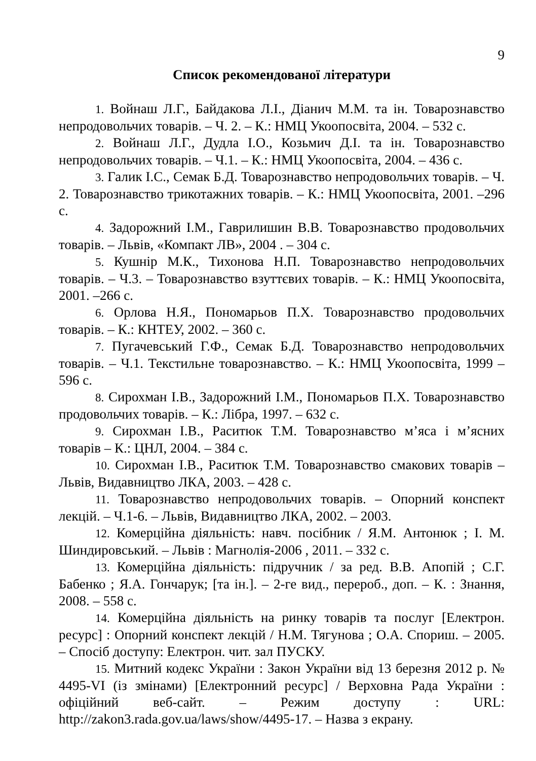9
Список рекомендованої літератури
1. Войнаш Л.Г., Байдакова Л.І., Діанич М.М. та ін. Товарознавство непродовольчих товарів. – Ч. 2. – К.: НМЦ Укоопосвіта, 2004. – 532 с.
2. Войнаш Л.Г., Дудла І.О., Козьмич Д.І. та ін. Товарознавство непродовольчих товарів. – Ч.1. – К.: НМЦ Укоопосвіта, 2004. – 436 с.
3. Галик І.С., Семак Б.Д. Товарознавство непродовольчих товарів. – Ч. 2. Товарознавство трикотажних товарів. – К.: НМЦ Укоопосвіта, 2001. –296 с.
4. Задорожний І.М., Гаврилишин В.В. Товарознавство продовольчих товарів. – Львів, «Компакт ЛВ», 2004 . – 304 с.
5. Кушнір М.К., Тихонова Н.П. Товарознавство непродовольчих товарів. – Ч.3. – Товарознавство взуттєвих товарів. – К.: НМЦ Укоопосвіта, 2001. –266 с.
6. Орлова Н.Я., Пономарьов П.Х. Товарознавство продовольчих товарів. – К.: КНТЕУ, 2002. – 360 с.
7. Пугачевський Г.Ф., Семак Б.Д. Товарознавство непродовольчих товарів. – Ч.1. Текстильне товарознавство. – К.: НМЦ Укоопосвіта, 1999 – 596 с.
8. Сирохман І.В., Задорожний І.М., Пономарьов П.Х. Товарознавство продовольчих товарів. – К.: Лібра, 1997. – 632 с.
9. Сирохман І.В., Раситюк Т.М. Товарознавство м’яса і м’ясних товарів – К.: ЦНЛ, 2004. – 384 с.
10. Сирохман І.В., Раситюк Т.М. Товарознавство смакових товарів – Львів, Видавництво ЛКА, 2003. – 428 с.
11. Товарознавство непродовольчих товарів. – Опорний конспект лекцій. – Ч.1-6. – Львів, Видавництво ЛКА, 2002. – 2003.
12. Комерційна діяльність: навч. посібник / Я.М. Антонюк ; І. М. Шиндировський. – Львів : Магнолія-2006 , 2011. – 332 с.
13. Комерційна діяльність: підручник / за ред. В.В. Апопій ; С.Г. Бабенко ; Я.А. Гончарук; [та ін.]. – 2-ге вид., перероб., доп. – К. : Знання, 2008. – 558 с.
14. Комерційна діяльність на ринку товарів та послуг [Електрон. ресурс] : Опорний конспект лекцій / Н.М. Тягунова ; О.А. Спориш. – 2005. – Спосіб доступу: Електрон. чит. зал ПУСКУ.
15. Митний кодекс України : Закон України від 13 березня 2012 р. № 4495-VI (із змінами) [Електронний ресурс] / Верховна Рада України : офіційний веб-сайт. – Режим доступу : URL: http://zakon3.rada.gov.ua/laws/show/4495-17. – Назва з екрану.